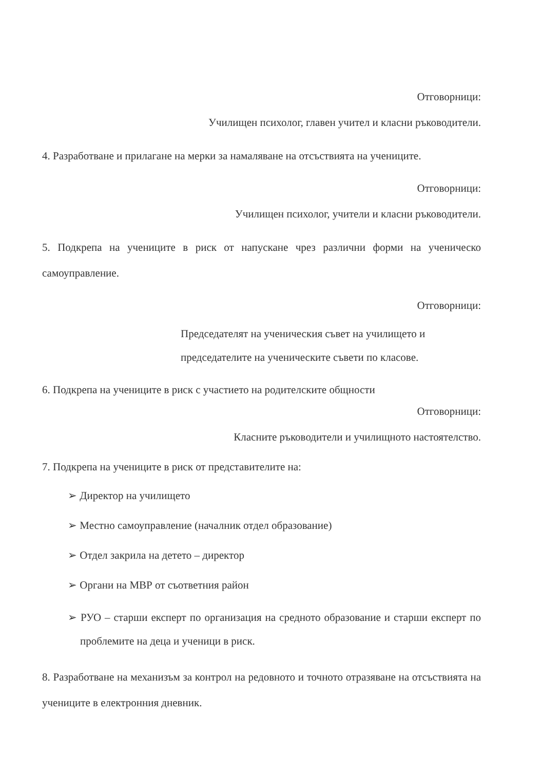Отговорници:
Училищен психолог, главен учител и класни ръководители.
4. Разработване и прилагане на мерки за намаляване на отсъствията на учениците.
Отговорници:
Училищен психолог, учители и класни ръководители.
5. Подкрепа на учениците в риск от напускане чрез различни форми на ученическо самоуправление.
Отговорници:
Председателят на ученическия съвет на училището и председателите на ученическите съвети по класове.
6. Подкрепа на учениците в риск с участието на родителските общности
Отговорници:
Класните ръководители и училищното настоятелство.
7. Подкрепа на учениците в риск от представителите на:
➢ Директор на училището
➢ Местно самоуправление (началник отдел образование)
➢ Отдел закрила на детето – директор
➢ Органи на МВР от съответния район
➢ РУО – старши експерт по организация на средното образование и старши експерт по проблемите на деца и ученици в риск.
8. Разработване на механизъм за контрол на редовното и точното отразяване на отсъствията на учениците в електронния дневник.